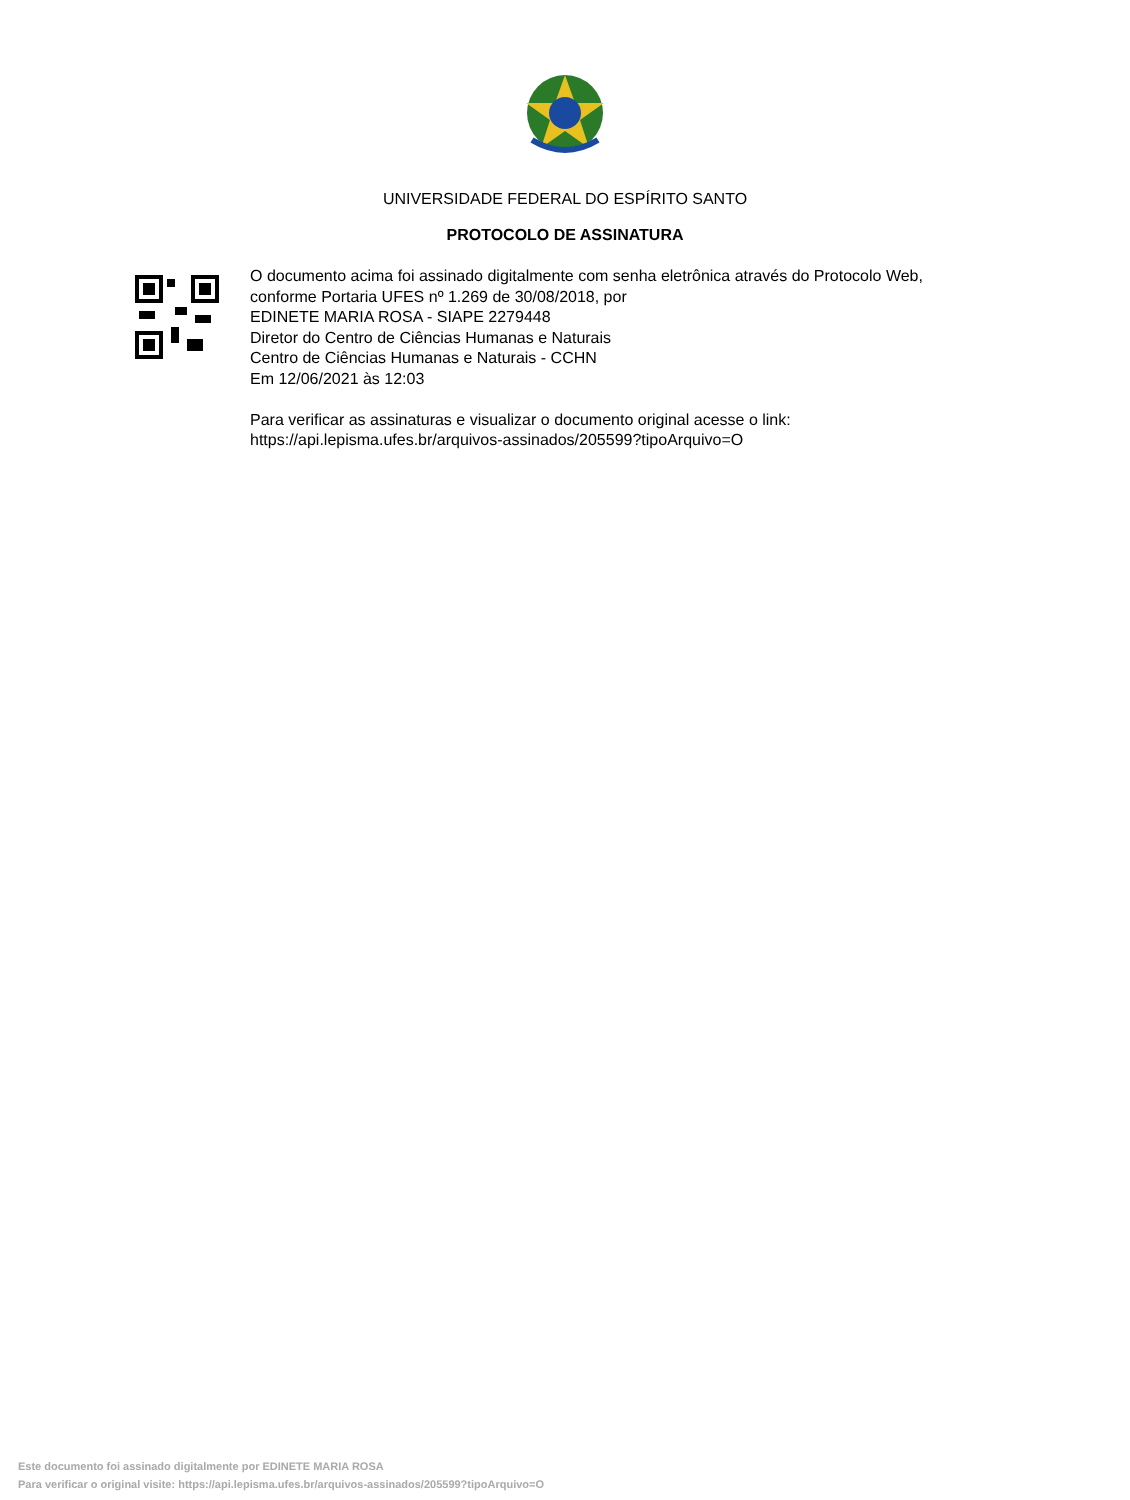UNIVERSIDADE FEDERAL DO ESPÍRITO SANTO
PROTOCOLO DE ASSINATURA
O documento acima foi assinado digitalmente com senha eletrônica através do Protocolo Web, conforme Portaria UFES nº 1.269 de 30/08/2018, por
EDINETE MARIA ROSA - SIAPE 2279448
Diretor do Centro de Ciências Humanas e Naturais
Centro de Ciências Humanas e Naturais - CCHN
Em 12/06/2021 às 12:03
Para verificar as assinaturas e visualizar o documento original acesse o link:
https://api.lepisma.ufes.br/arquivos-assinados/205599?tipoArquivo=O
Este documento foi assinado digitalmente por EDINETE MARIA ROSA
Para verificar o original visite: https://api.lepisma.ufes.br/arquivos-assinados/205599?tipoArquivo=O